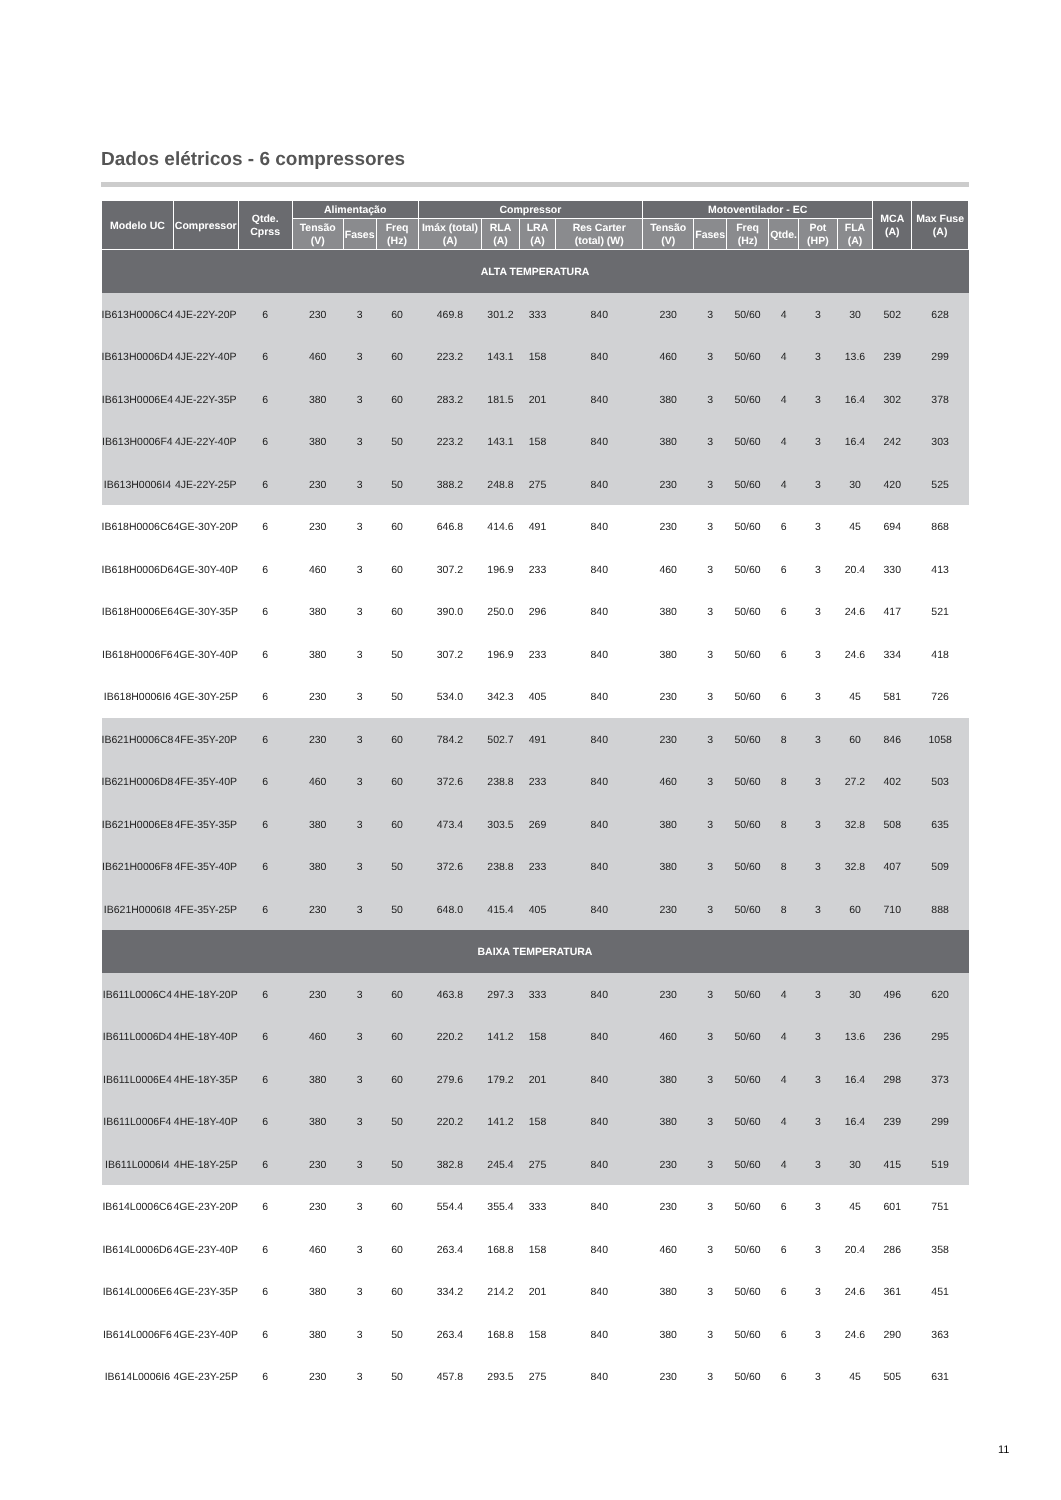Dados elétricos - 6 compressores
| Modelo UC | Compressor | Qtde. Cprss | Alimentação | | | Compressor | | | | Motoventilador - EC | | | | | | MCA (A) | Max Fuse (A) |
| --- | --- | --- | --- | --- | --- | --- | --- | --- | --- | --- | --- | --- | --- | --- | --- | --- | --- |
| | | | Tensão (V) | Fases | Freq (Hz) | Imáx (total) (A) | RLA (A) | LRA (A) | Res Carter (total) (W) | Tensão (V) | Fases | Freq (Hz) | Qtde. | Pot (HP) | FLA (A) | | |
| ALTA TEMPERATURA | | | | | | | | | | | | | | | | | |
| IB613H0006C4 | 4JE-22Y-20P | 6 | 230 | 3 | 60 | 469.8 | 301.2 | 333 | 840 | 230 | 3 | 50/60 | 4 | 3 | 30 | 502 | 628 |
| IB613H0006D4 | 4JE-22Y-40P | 6 | 460 | 3 | 60 | 223.2 | 143.1 | 158 | 840 | 460 | 3 | 50/60 | 4 | 3 | 13.6 | 239 | 299 |
| IB613H0006E4 | 4JE-22Y-35P | 6 | 380 | 3 | 60 | 283.2 | 181.5 | 201 | 840 | 380 | 3 | 50/60 | 4 | 3 | 16.4 | 302 | 378 |
| IB613H0006F4 | 4JE-22Y-40P | 6 | 380 | 3 | 50 | 223.2 | 143.1 | 158 | 840 | 380 | 3 | 50/60 | 4 | 3 | 16.4 | 242 | 303 |
| IB613H0006I4 | 4JE-22Y-25P | 6 | 230 | 3 | 50 | 388.2 | 248.8 | 275 | 840 | 230 | 3 | 50/60 | 4 | 3 | 30 | 420 | 525 |
| IB618H0006C6 | 4GE-30Y-20P | 6 | 230 | 3 | 60 | 646.8 | 414.6 | 491 | 840 | 230 | 3 | 50/60 | 6 | 3 | 45 | 694 | 868 |
| IB618H0006D6 | 4GE-30Y-40P | 6 | 460 | 3 | 60 | 307.2 | 196.9 | 233 | 840 | 460 | 3 | 50/60 | 6 | 3 | 20.4 | 330 | 413 |
| IB618H0006E6 | 4GE-30Y-35P | 6 | 380 | 3 | 60 | 390.0 | 250.0 | 296 | 840 | 380 | 3 | 50/60 | 6 | 3 | 24.6 | 417 | 521 |
| IB618H0006F6 | 4GE-30Y-40P | 6 | 380 | 3 | 50 | 307.2 | 196.9 | 233 | 840 | 380 | 3 | 50/60 | 6 | 3 | 24.6 | 334 | 418 |
| IB618H0006I6 | 4GE-30Y-25P | 6 | 230 | 3 | 50 | 534.0 | 342.3 | 405 | 840 | 230 | 3 | 50/60 | 6 | 3 | 45 | 581 | 726 |
| IB621H0006C8 | 4FE-35Y-20P | 6 | 230 | 3 | 60 | 784.2 | 502.7 | 491 | 840 | 230 | 3 | 50/60 | 8 | 3 | 60 | 846 | 1058 |
| IB621H0006D8 | 4FE-35Y-40P | 6 | 460 | 3 | 60 | 372.6 | 238.8 | 233 | 840 | 460 | 3 | 50/60 | 8 | 3 | 27.2 | 402 | 503 |
| IB621H0006E8 | 4FE-35Y-35P | 6 | 380 | 3 | 60 | 473.4 | 303.5 | 269 | 840 | 380 | 3 | 50/60 | 8 | 3 | 32.8 | 508 | 635 |
| IB621H0006F8 | 4FE-35Y-40P | 6 | 380 | 3 | 50 | 372.6 | 238.8 | 233 | 840 | 380 | 3 | 50/60 | 8 | 3 | 32.8 | 407 | 509 |
| IB621H0006I8 | 4FE-35Y-25P | 6 | 230 | 3 | 50 | 648.0 | 415.4 | 405 | 840 | 230 | 3 | 50/60 | 8 | 3 | 60 | 710 | 888 |
| BAIXA TEMPERATURA | | | | | | | | | | | | | | | | | |
| IB611L0006C4 | 4HE-18Y-20P | 6 | 230 | 3 | 60 | 463.8 | 297.3 | 333 | 840 | 230 | 3 | 50/60 | 4 | 3 | 30 | 496 | 620 |
| IB611L0006D4 | 4HE-18Y-40P | 6 | 460 | 3 | 60 | 220.2 | 141.2 | 158 | 840 | 460 | 3 | 50/60 | 4 | 3 | 13.6 | 236 | 295 |
| IB611L0006E4 | 4HE-18Y-35P | 6 | 380 | 3 | 60 | 279.6 | 179.2 | 201 | 840 | 380 | 3 | 50/60 | 4 | 3 | 16.4 | 298 | 373 |
| IB611L0006F4 | 4HE-18Y-40P | 6 | 380 | 3 | 50 | 220.2 | 141.2 | 158 | 840 | 380 | 3 | 50/60 | 4 | 3 | 16.4 | 239 | 299 |
| IB611L0006I4 | 4HE-18Y-25P | 6 | 230 | 3 | 50 | 382.8 | 245.4 | 275 | 840 | 230 | 3 | 50/60 | 4 | 3 | 30 | 415 | 519 |
| IB614L0006C6 | 4GE-23Y-20P | 6 | 230 | 3 | 60 | 554.4 | 355.4 | 333 | 840 | 230 | 3 | 50/60 | 6 | 3 | 45 | 601 | 751 |
| IB614L0006D6 | 4GE-23Y-40P | 6 | 460 | 3 | 60 | 263.4 | 168.8 | 158 | 840 | 460 | 3 | 50/60 | 6 | 3 | 20.4 | 286 | 358 |
| IB614L0006E6 | 4GE-23Y-35P | 6 | 380 | 3 | 60 | 334.2 | 214.2 | 201 | 840 | 380 | 3 | 50/60 | 6 | 3 | 24.6 | 361 | 451 |
| IB614L0006F6 | 4GE-23Y-40P | 6 | 380 | 3 | 50 | 263.4 | 168.8 | 158 | 840 | 380 | 3 | 50/60 | 6 | 3 | 24.6 | 290 | 363 |
| IB614L0006I6 | 4GE-23Y-25P | 6 | 230 | 3 | 50 | 457.8 | 293.5 | 275 | 840 | 230 | 3 | 50/60 | 6 | 3 | 45 | 505 | 631 |
11